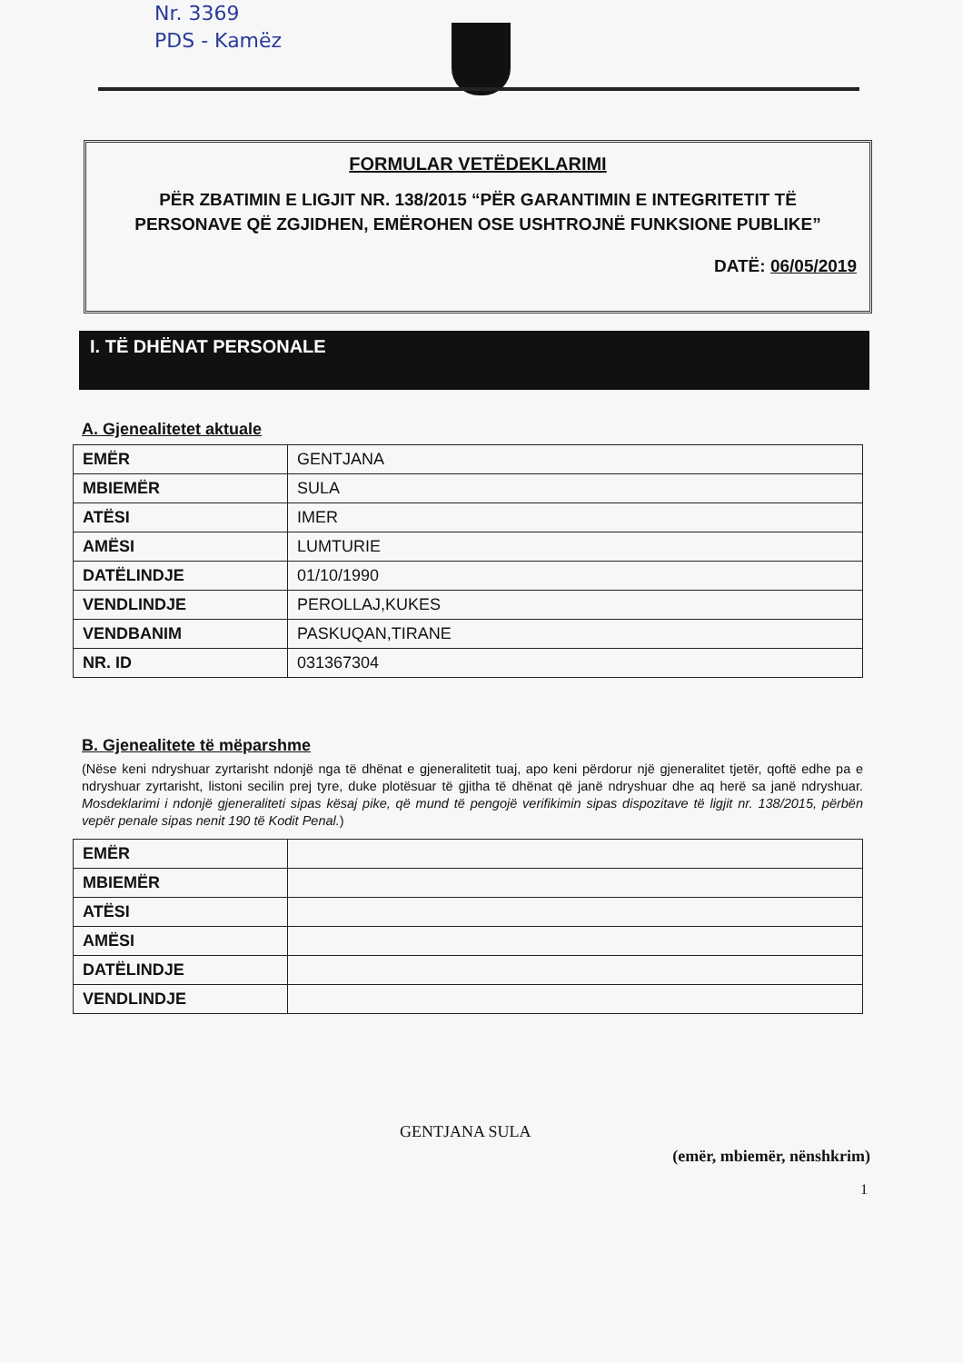Nr. 3369
PDS - Kamëz
FORMULAR VETËDEKLARIMI
PËR ZBATIMIN E LIGJIT NR. 138/2015 “PËR GARANTIMIN E INTEGRITETIT TË PERSONAVE QË ZGJIDHEN, EMËROHEN OSE USHTROJNË FUNKSIONE PUBLIKE”
DATË: 06/05/2019
I. TË DHËNAT PERSONALE
A. Gjenealitetet aktuale
| EMËR | GENTJANA |
| MBIEMËR | SULA |
| ATËSI | IMER |
| AMËSI | LUMTURIE |
| DATËLINDJE | 01/10/1990 |
| VENDLINDJE | PEROLLAJ,KUKES |
| VENDBANIM | PASKUQAN,TIRANE |
| NR. ID | 031367304 |
B. Gjenealitete të mëparshme
(Nëse keni ndryshuar zyrtarisht ndonjë nga të dhënat e gjeneralitetit tuaj, apo keni përdorur një gjeneralitet tjetër, qoftë edhe pa e ndryshuar zyrtarisht, listoni secilin prej tyre, duke plotësuar të gjitha të dhënat që janë ndryshuar dhe aq herë sa janë ndryshuar. Mosdeklarimi i ndonjë gjeneraliteti sipas kësaj pike, që mund të pengojë verifikimin sipas dispozitave të ligjit nr. 138/2015, përbën vepër penale sipas nenit 190 të Kodit Penal.)
| EMËR | |
| MBIEMËR | |
| ATËSI | |
| AMËSI | |
| DATËLINDJE | |
| VENDLINDJE | |
GENTJANA SULA
(emër, mbiemër, nënshkrim)
1